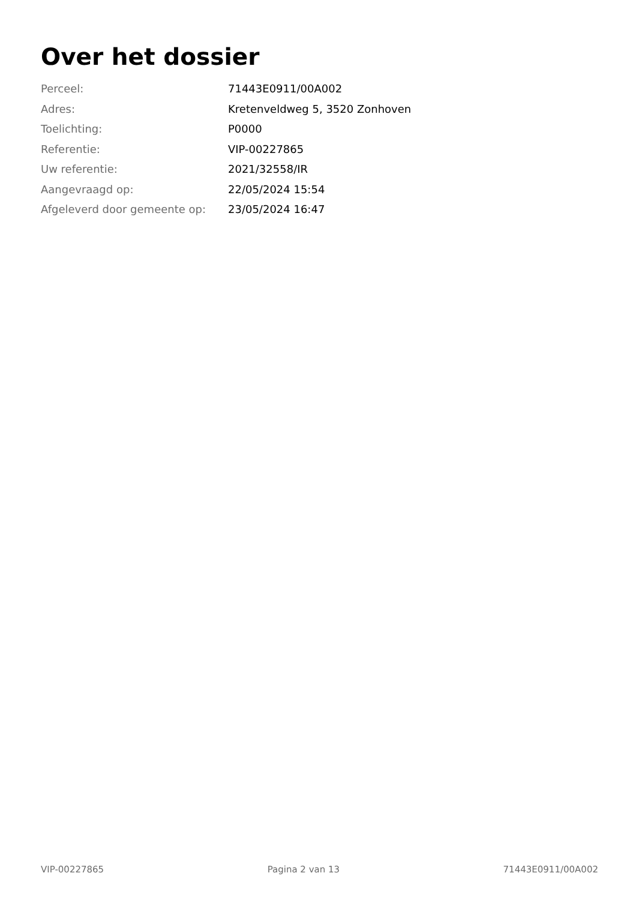Over het dossier
| Perceel: | 71443E0911/00A002 |
| Adres: | Kretenveldweg 5, 3520 Zonhoven |
| Toelichting: | P0000 |
| Referentie: | VIP-00227865 |
| Uw referentie: | 2021/32558/IR |
| Aangevraagd op: | 22/05/2024 15:54 |
| Afgeleverd door gemeente op: | 23/05/2024 16:47 |
VIP-00227865 Pagina 2 van 13 71443E0911/00A002